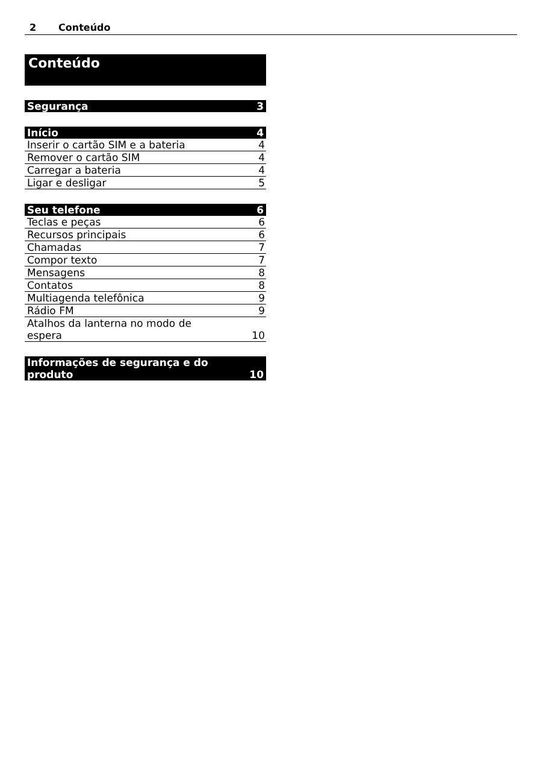2 Conteúdo
Conteúdo
Segurança 3
Início 4
Inserir o cartão SIM e a bateria 4
Remover o cartão SIM 4
Carregar a bateria 4
Ligar e desligar 5
Seu telefone 6
Teclas e peças 6
Recursos principais 6
Chamadas 7
Compor texto 7
Mensagens 8
Contatos 8
Multiagenda telefônica 9
Rádio FM 9
Atalhos da lanterna no modo de
espera 10
Informações de segurança e do
produto 10